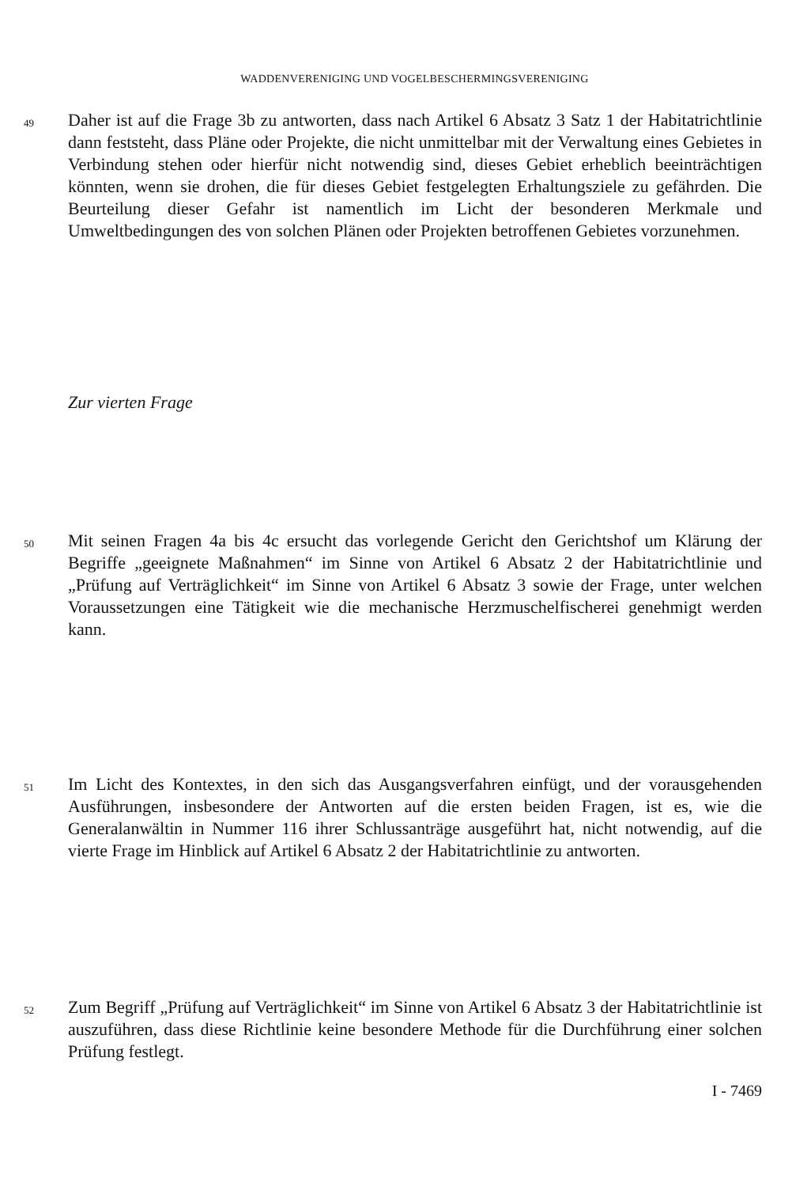WADDENVERENIGING UND VOGELBESCHERMINGSVERENIGING
49
Daher ist auf die Frage 3b zu antworten, dass nach Artikel 6 Absatz 3 Satz 1 der Habitatrichtlinie dann feststeht, dass Pläne oder Projekte, die nicht unmittelbar mit der Verwaltung eines Gebietes in Verbindung stehen oder hierfür nicht notwendig sind, dieses Gebiet erheblich beeinträchtigen könnten, wenn sie drohen, die für dieses Gebiet festgelegten Erhaltungsziele zu gefährden. Die Beurteilung dieser Gefahr ist namentlich im Licht der besonderen Merkmale und Umweltbedingungen des von solchen Plänen oder Projekten betroffenen Gebietes vorzunehmen.
Zur vierten Frage
50
Mit seinen Fragen 4a bis 4c ersucht das vorlegende Gericht den Gerichtshof um Klärung der Begriffe „geeignete Maßnahmen“ im Sinne von Artikel 6 Absatz 2 der Habitatrichtlinie und „Prüfung auf Verträglichkeit“ im Sinne von Artikel 6 Absatz 3 sowie der Frage, unter welchen Voraussetzungen eine Tätigkeit wie die mechanische Herzmuschelfischerei genehmigt werden kann.
51
Im Licht des Kontextes, in den sich das Ausgangsverfahren einfügt, und der vorausgehenden Ausführungen, insbesondere der Antworten auf die ersten beiden Fragen, ist es, wie die Generalanwältin in Nummer 116 ihrer Schlussanträge ausgeführt hat, nicht notwendig, auf die vierte Frage im Hinblick auf Artikel 6 Absatz 2 der Habitatrichtlinie zu antworten.
52
Zum Begriff „Prüfung auf Verträglichkeit“ im Sinne von Artikel 6 Absatz 3 der Habitatrichtlinie ist auszuführen, dass diese Richtlinie keine besondere Methode für die Durchführung einer solchen Prüfung festlegt.
I - 7469